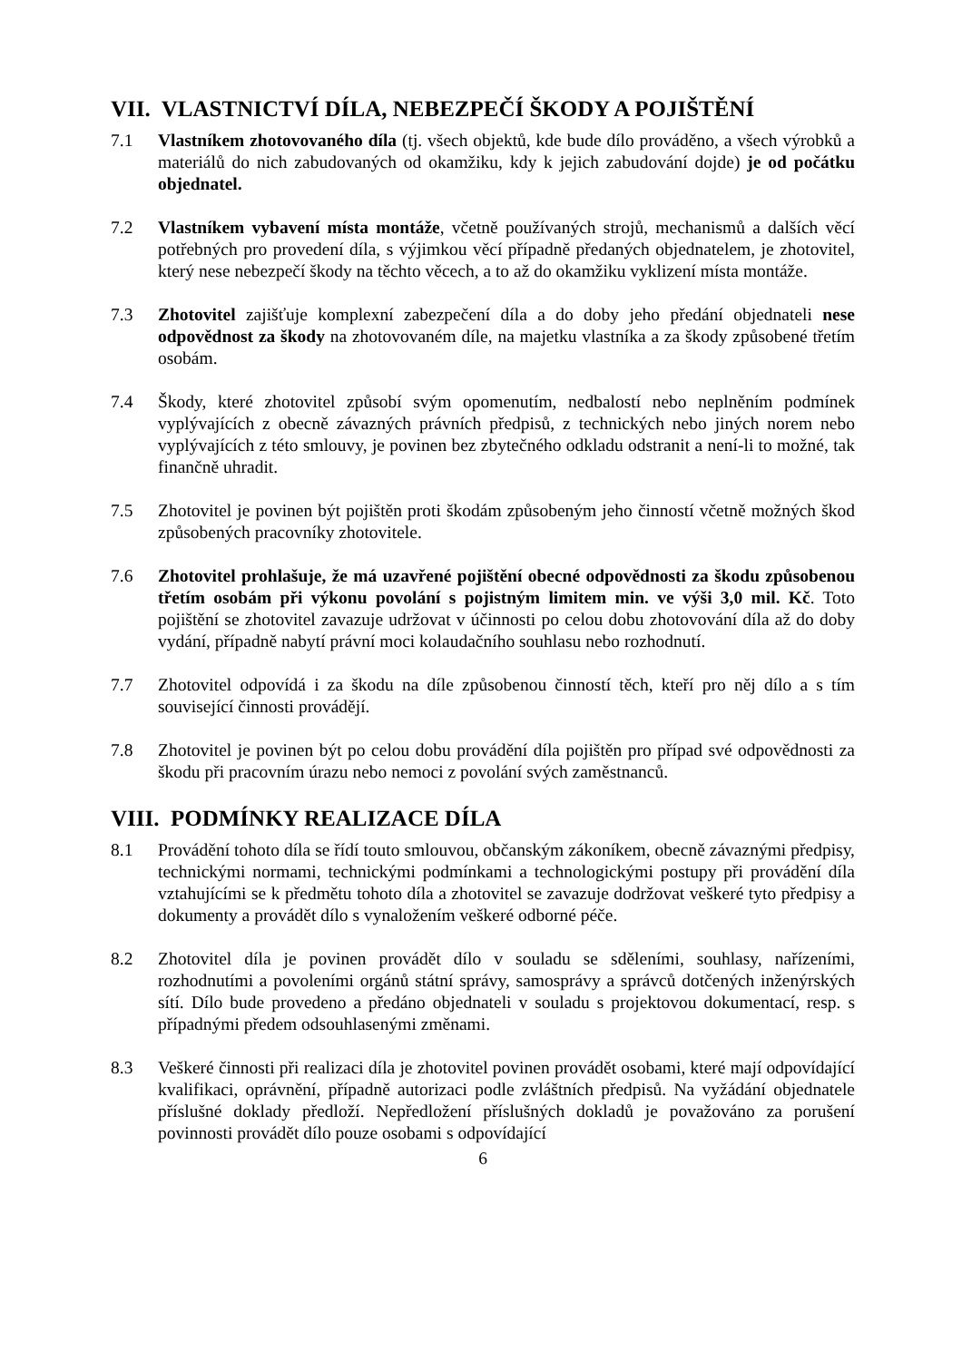VII. VLASTNICTVÍ DÍLA, NEBEZPEČÍ ŠKODY A POJIŠTĚNÍ
7.1 Vlastníkem zhotovovaného díla (tj. všech objektů, kde bude dílo prováděno, a všech výrobků a materiálů do nich zabudovaných od okamžiku, kdy k jejich zabudování dojde) je od počátku objednatel.
7.2 Vlastníkem vybavení místa montáže, včetně používaných strojů, mechanismů a dalších věcí potřebných pro provedení díla, s výjimkou věcí případně předaných objednatelem, je zhotovitel, který nese nebezpečí škody na těchto věcech, a to až do okamžiku vyklizení místa montáže.
7.3 Zhotovitel zajišťuje komplexní zabezpečení díla a do doby jeho předání objednateli nese odpovědnost za škody na zhotovovaném díle, na majetku vlastníka a za škody způsobené třetím osobám.
7.4 Škody, které zhotovitel způsobí svým opomenutím, nedbalostí nebo neplněním podmínek vyplývajících z obecně závazných právních předpisů, z technických nebo jiných norem nebo vyplývajících z této smlouvy, je povinen bez zbytečného odkladu odstranit a není-li to možné, tak finančně uhradit.
7.5 Zhotovitel je povinen být pojištěn proti škodám způsobeným jeho činností včetně možných škod způsobených pracovníky zhotovitele.
7.6 Zhotovitel prohlašuje, že má uzavřené pojištění obecné odpovědnosti za škodu způsobenou třetím osobám při výkonu povolání s pojistným limitem min. ve výši 3,0 mil. Kč. Toto pojištění se zhotovitel zavazuje udržovat v účinnosti po celou dobu zhotovování díla až do doby vydání, případně nabytí právní moci kolaudačního souhlasu nebo rozhodnutí.
7.7 Zhotovitel odpovídá i za škodu na díle způsobenou činností těch, kteří pro něj dílo a s tím související činnosti provádějí.
7.8 Zhotovitel je povinen být po celou dobu provádění díla pojištěn pro případ své odpovědnosti za škodu při pracovním úrazu nebo nemoci z povolání svých zaměstnanců.
VIII. PODMÍNKY REALIZACE DÍLA
8.1 Provádění tohoto díla se řídí touto smlouvou, občanským zákoníkem, obecně závaznými předpisy, technickými normami, technickými podmínkami a technologickými postupy při provádění díla vztahujícími se k předmětu tohoto díla a zhotovitel se zavazuje dodržovat veškeré tyto předpisy a dokumenty a provádět dílo s vynaložením veškeré odborné péče.
8.2 Zhotovitel díla je povinen provádět dílo v souladu se sděleními, souhlasy, nařízeními, rozhodnutími a povoleními orgánů státní správy, samosprávy a správců dotčených inženýrských sítí. Dílo bude provedeno a předáno objednateli v souladu s projektovou dokumentací, resp. s případnými předem odsouhlasenými změnami.
8.3 Veškeré činnosti při realizaci díla je zhotovitel povinen provádět osobami, které mají odpovídající kvalifikaci, oprávnění, případně autorizaci podle zvláštních předpisů. Na vyžádání objednatele příslušné doklady předloží. Nepředložení příslušných dokladů je považováno za porušení povinnosti provádět dílo pouze osobami s odpovídající
6